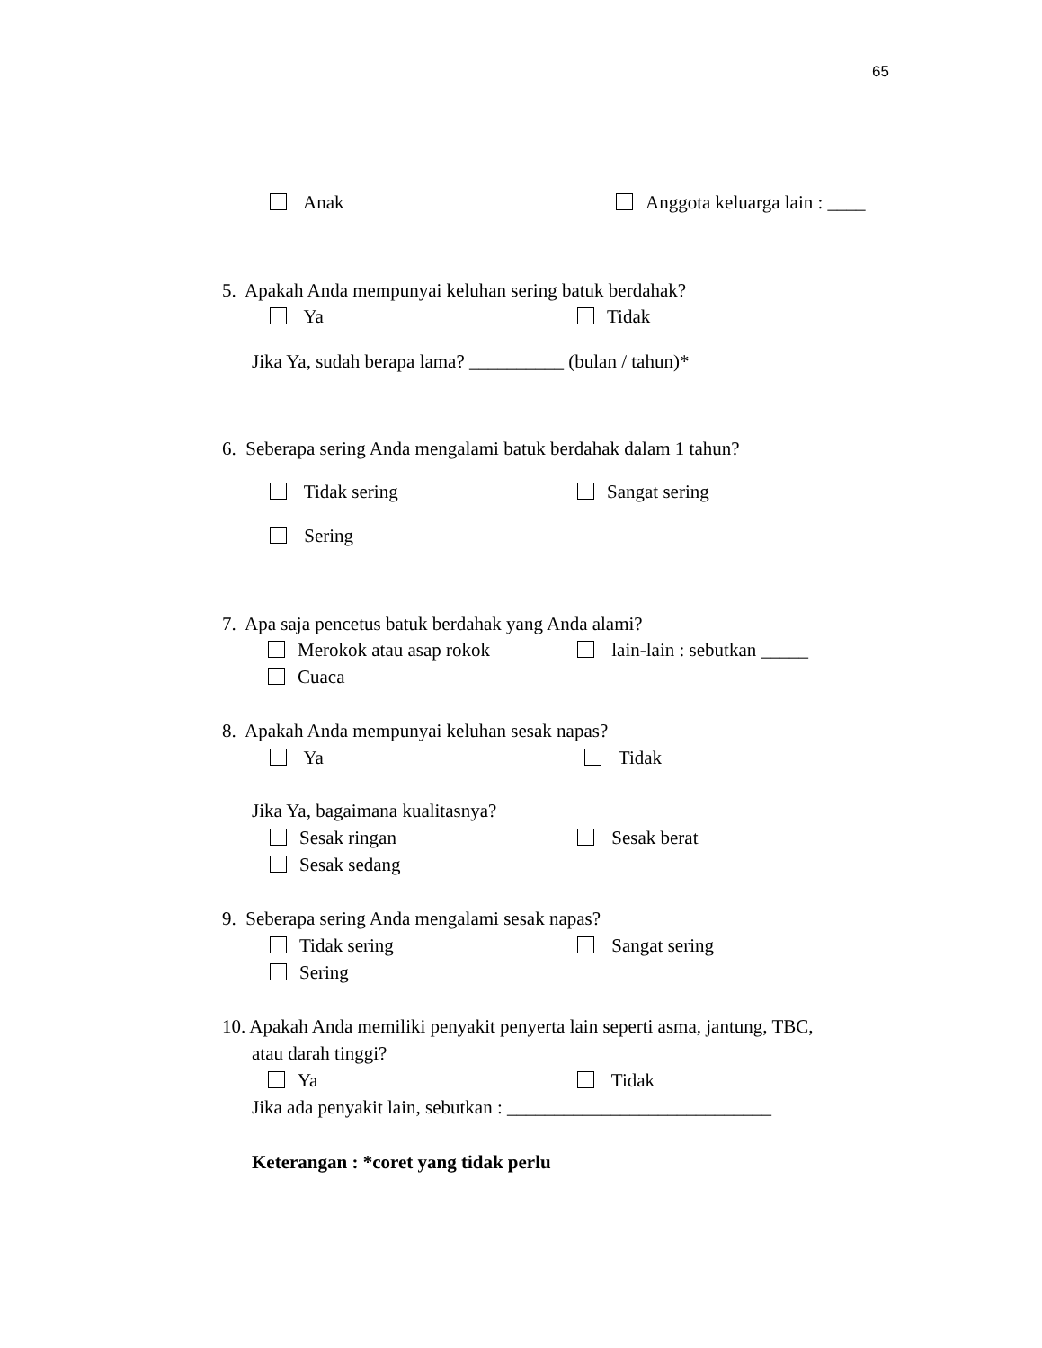65
Anak Anggota keluarga lain : ____
5. Apakah Anda mempunyai keluhan sering batuk berdahak?
Ya Tidak
Jika Ya, sudah berapa lama? __________ (bulan / tahun)*
6. Seberapa sering Anda mengalami batuk berdahak dalam 1 tahun?
Tidak sering Sangat sering
Sering
7. Apa saja pencetus batuk berdahak yang Anda alami?
Merokok atau asap rokok lain-lain : sebutkan _____
Cuaca
8. Apakah Anda mempunyai keluhan sesak napas?
Ya Tidak
Jika Ya, bagaimana kualitasnya?
Sesak ringan Sesak berat
Sesak sedang
9. Seberapa sering Anda mengalami sesak napas?
Tidak sering Sangat sering
Sering
10. Apakah Anda memiliki penyakit penyerta lain seperti asma, jantung, TBC,
atau darah tinggi?
Ya Tidak
Jika ada penyakit lain, sebutkan : ____________________________
Keterangan : *coret yang tidak perlu